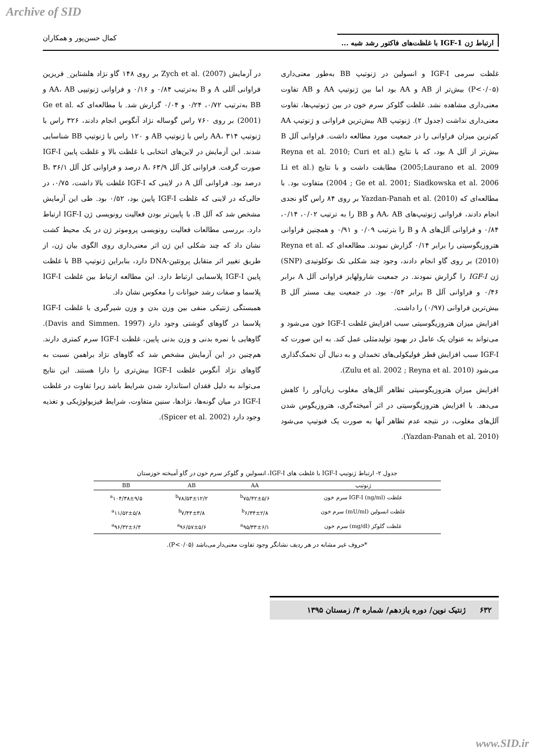Archive of SID
ارتباط ژن IGF-1 با غلظت‌های فاکتور رشد شبه ... کمال حسن‌پور و همکاران
غلظت سرمی IGF-I و انسولین در ژنوتیپ BB به‌طور معنی‌داری (P<۰/۰۵) بیش‌تر از AB و AA بود اما بین ژنوتیپ AA و AB تفاوت معنی‌داری مشاهده نشد. غلظت گلوکز سرم خون در بین ژنوتیپ‌ها، تفاوت معنی‌داری نداشت (جدول ۲). ژنوتیپ AB بیش‌ترین فراوانی و ژنوتیپ AA کم‌ترین میزان فراوانی را در جمعیت مورد مطالعه داشت. فراوانی آلل B بیش‌تر از آلل A بود، که با نتایج (Reyna et al. 2010; Curi et al. 2005;Laurano et al. 2009) مطابقت داشت و با نتایج (Li et al. 2004 ; Ge et al. 2001; Siadkowska et al. 2006) متفاوت بود. با مطالعه‌ای که Yazdan-Panah et al. (2010) بر روی ۸۴ راس گاو نجدی انجام دادند، فراوانی ژنوتیپ‌های AA، AB و BB را به ترتیب ۰/۰۲، ۰/۱۴، ۰/۸۴ و فراوانی آلل‌های A و B را بترتیب ۰/۰۹ و ۰/۹۱ و همچنین فراوانی هتروزیگوسیتی را برابر ۰/۱۴ گزارش نمودند. مطالعه‌ای که Reyna et al. (2010) بر روی گاو انجام دادند، وجود چند شکلی تک نوکلوتیدی (SNP) ژن IGF-I را گزارش نمودند. در جمعیت شارولهایز فراوانی آلل A برابر ۰/۴۶ و فراوانی آلل B برابر ۰/۵۴ بود. در جمعیت بیف مستر آلل B بیش‌ترین فراوانی (۰/۹۷) را داشت.
افزایش میزان هتروزیگوسیتی سبب افزایش غلظت IGF-I خون می‌شود و می‌تواند به عنوان یک عامل در بهبود تولیدمثلی عمل کند. به این صورت که IGF-I سبب افزایش قطر فولیکولی‌های تخمدان و به دنبال آن تخمک‌گذاری می‌شود (Zulu et al. 2002 ; Reyna et al. 2010).
افزایش میزان هتروزیگوسیتی تظاهر آلل‌های مغلوب زیان‌آور را کاهش می‌دهد. با افزایش هتروزیگوسیتی در اثر آمیخته‌گری، هتروزیگوس شدن آلل‌های مغلوب، در نتیجه عدم تظاهر آنها به صورت یک فنوتیپ می‌شود (Yazdan-Panah et al. 2010).
در آزمایش Zych et al. (2007) بر روی ۱۴۸ گاو نژاد هلشتاین_ فریزین فراوانی آللی A و B به‌ترتیب ۰/۸۴ و ۰/۱۶ و فراوانی ژنوتیپی AA، AB و BB به‌ترتیب ۰/۷۲، ۰/۲۴ و ۰/۰۴ گزارش شد. با مطالعه‌ای که Ge et al. (2001) بر روی ۷۶۰ راس گوساله نژاد آنگوس انجام دادند، ۳۲۶ راس با ژنوتیپ AA، ۳۱۴ راس با ژنوتیپ AB و ۱۲۰ راس با ژنوتیپ BB شناسایی شدند. این آزمایش در لاین‌های انتخابی با غلظت بالا و غلظت پایین IGF-I صورت گرفت. فراوانی کل آلل A، ۶۳/۹ درصد و فراوانی کل آلل B، ۳۶/۱ درصد بود. فراوانی آلل A در لاینی که IGF-I غلظت بالا داشت، ۰/۷۵، در حالی‌که در لاینی که غلظت IGF-I پایین بود، ۰/۵۲ بود. طی این آزمایش مشخص شد که آلل B، با پایین‌تر بودن فعالیت رونویسی ژن IGF-I ارتباط دارد. بررسی مطالعات فعالیت رونویسی پروموتر ژن در یک محیط کشت نشان داد که چند شکلی این ژن اثر معنی‌داری روی الگوی بیان ژن، از طریق تغییر اثر متقابل پروتئین-DNA دارد، بنابراین ژنوتیپ BB با غلظت پایین IGF-I پلاسمایی ارتباط دارد. این مطالعه ارتباط بین غلظت IGF-I پلاسما و صفات رشد حیوانات را معکوس نشان داد.
همبستگی ژنتیکی منفی بین وزن بدن و وزن شیرگیری با غلظت IGF-I پلاسما در گاوهای گوشتی وجود دارد (Davis and Simmen. 1997). گاوهایی با نمره بدنی و وزن بدنی پایین، غلظت IGF-I سرم کمتری دارند. هم‌چنین در این آزمایش مشخص شد که گاوهای نژاد براهمن نسبت به گاوهای نژاد آنگوس غلظت IGF-I بیش‌تری را دارا هستند. این نتایج می‌تواند به دلیل فقدان استاندارد شدن شرایط باشد زیرا تفاوت در غلظت IGF-I در میان گونه‌ها، نژادها، سنین متفاوت، شرایط فیزیولوژیکی و تغذیه وجود دارد (Spicer et al. 2002).
جدول ۲- ارتباط ژنوتیپ IGF-I با غلظت های IGF-I، انسولین و گلوکز سرم خون در گاو آمیخته خوزستان
| ژنوتیپ | AA | AB | BB |
| --- | --- | --- | --- |
| غلظت IGF-I (ng/ml) سرم خون | <sup>b</sup> ۷۵/۴۲±۵/۶ | <sup>b</sup> ۷۸/۵۳±۱۲/۲ | <sup>a</sup> ۱۰۴/۳۸±۹/۵ |
| غلظت انسولین (mU/ml) سرم خون | <sup>b</sup> ۶/۳۴±۲/۸ | <sup>b</sup> ۷/۴۴±۳/۸ | <sup>a</sup> ۱۱/۵۲±۵/۸ |
| غلظت گلوکز (mg/dl) سرم خون | <sup>a</sup> ۹۵/۳۳±۶/۱ | <sup>a</sup> ۹۶/۵۷±۵/۶ | <sup>a</sup> ۹۶/۳۲±۶/۴ |
*حروف غیر مشابه در هر ردیف نشانگر وجود تفاوت معنی‌دار می‌باشد (P<۰/۰۵).
۶۳۲ ژنتیک نوین/ دوره یازدهم/ شماره ۴/ زمستان ۱۳۹۵
www.SID.ir